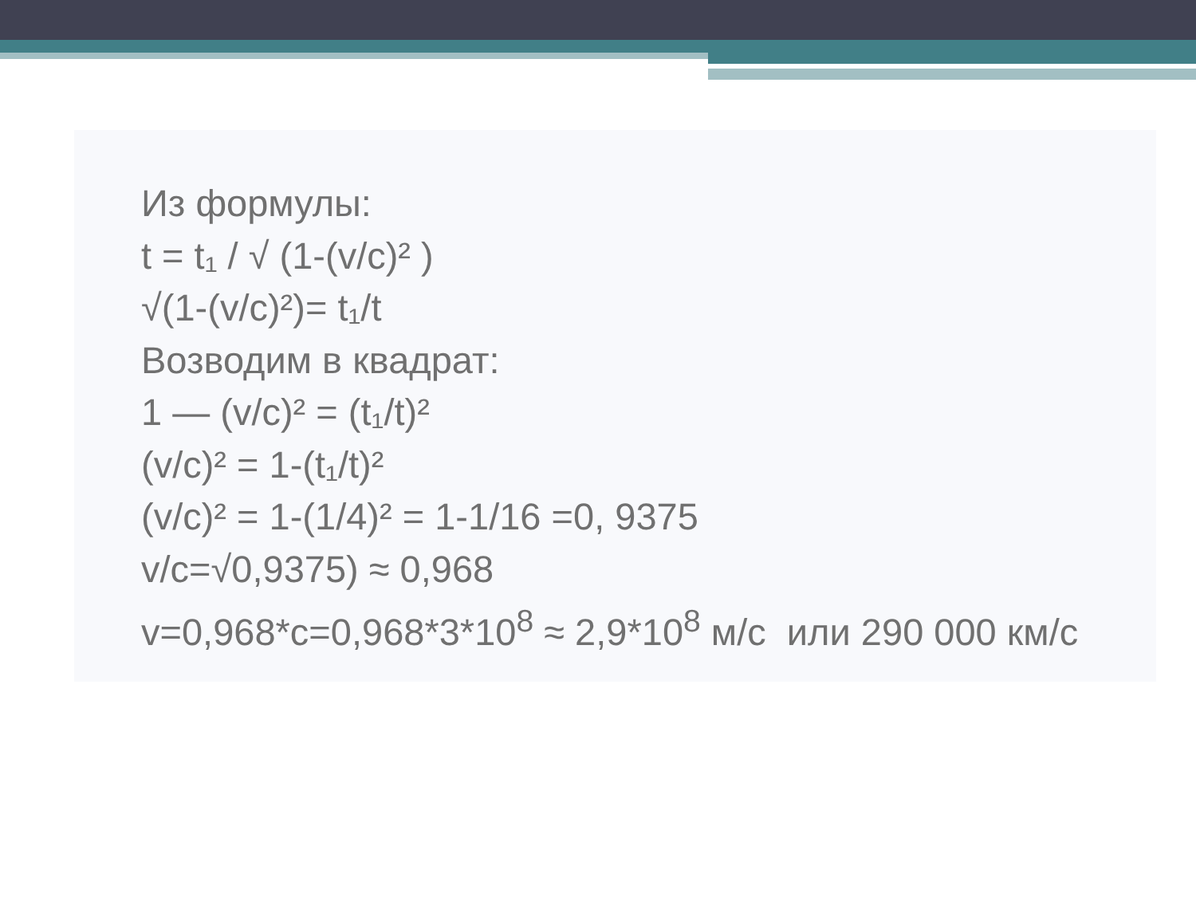Из формулы:
t = t₁ / √ (1-(v/c)² )
√(1-(v/c)²)= t₁/t
Возводим в квадрат:
1 — (v/c)² = (t₁/t)²
(v/c)² = 1-(t₁/t)²
(v/c)² = 1-(1/4)² = 1-1/16 =0, 9375
v/c=√0,9375) ≈ 0,968
v=0,968*c=0,968*3*10<sup>8</sup> ≈ 2,9*10<sup>8</sup> м/с или 290 000 км/с